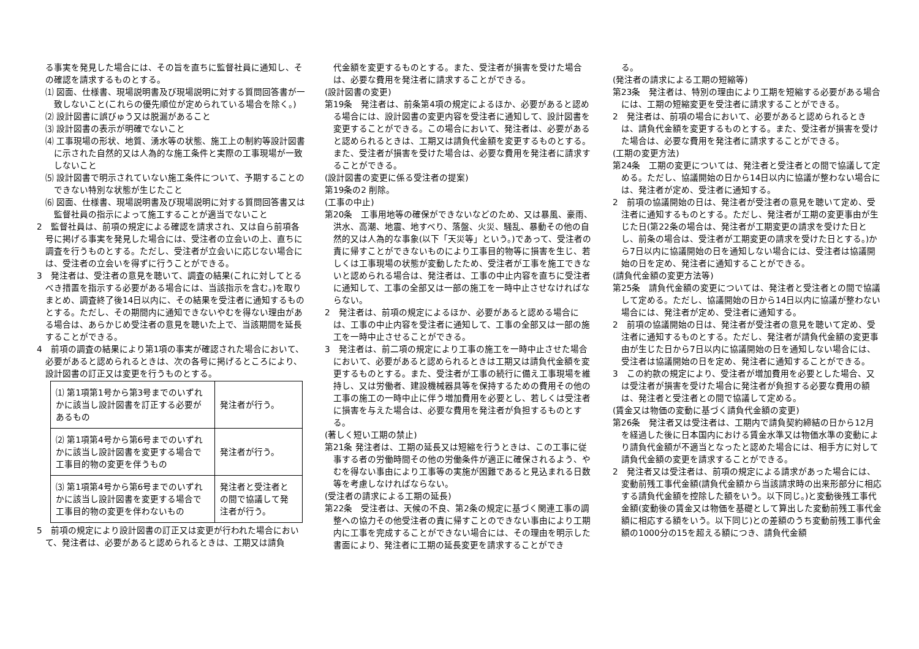る事実を発見した場合には、その旨を直ちに監督社員に通知し、その確認を請求するものとする。
⑴ 図面、仕様書、現場説明書及び現場説明に対する質問回答書が一致しないこと(これらの優先順位が定められている場合を除く。)
⑵ 設計図書に誤びゅう又は脱漏があること
⑶ 設計図書の表示が明確でないこと
⑷ 工事現場の形状、地質、湧水等の状態、施工上の制約等設計図書に示された自然的又は人為的な施工条件と実際の工事現場が一致しないこと
⑸ 設計図書で明示されていない施工条件について、予期することのできない特別な状態が生じたこと
⑹ 図面、仕様書、現場説明書及び現場説明に対する質問回答書又は監督社員の指示によって施工することが適当でないこと
2　監督社員は、前項の規定による確認を請求され、又は自ら前項各号に掲げる事実を発見した場合には、受注者の立会いの上、直ちに調査を行うものとする。ただし、受注者が立会いに応じない場合には、受注者の立会いを得ずに行うことができる。
3　発注者は、受注者の意見を聴いて、調査の結果(これに対してとるべき措置を指示する必要がある場合には、当該指示を含む。)を取りまとめ、調査終了後14日以内に、その結果を受注者に通知するものとする。ただし、その期間内に通知できないやむを得ない理由がある場合は、あらかじめ受注者の意見を聴いた上で、当該期間を延長することができる。
4　前項の調査の結果により第1項の事実が確認された場合において、必要があると認められるときは、次の各号に掲げるところにより、設計図書の訂正又は変更を行うものとする。
| ⑴ 第1項第1号から第3号までのいずれかに該当し設計図書を訂正する必要があるもの | 発注者が行う。 |
| ⑵ 第1項第4号から第6号までのいずれかに該当し設計図書を変更する場合で工事目的物の変更を伴うもの | 発注者が行う。 |
| ⑶ 第1項第4号から第6号までのいずれかに該当し設計図書を変更する場合で工事目的物の変更を伴わないもの | 発注者と受注者との間で協議して発注者が行う。 |
5　前項の規定により設計図書の訂正又は変更が行われた場合において、発注者は、必要があると認められるときは、工期又は請負
代金額を変更するものとする。また、受注者が損害を受けた場合は、必要な費用を発注者に請求することができる。
(設計図書の変更)
第19条　発注者は、前条第4項の規定によるほか、必要があると認める場合には、設計図書の変更内容を受注者に通知して、設計図書を変更することができる。この場合において、発注者は、必要があると認められるときは、工期又は請負代金額を変更するものとする。また、受注者が損害を受けた場合は、必要な費用を発注者に請求することができる。
(設計図書の変更に係る受注者の提案)
第19条の2 削除。
(工事の中止)
第20条　工事用地等の確保ができないなどのため、又は暴風、豪雨、洪水、高潮、地震、地すべり、落盤、火災、騒乱、暴動その他の自然的又は人為的な事象(以下「天災等」という。)であって、受注者の責に帰すことができないものにより工事目的物等に損害を生じ、若しくは工事現場の状態が変動したため、受注者が工事を施工できないと認められる場合は、発注者は、工事の中止内容を直ちに受注者に通知して、工事の全部又は一部の施工を一時中止させなければならない。
2　発注者は、前項の規定によるほか、必要があると認める場合には、工事の中止内容を受注者に通知して、工事の全部又は一部の施工を一時中止させることができる。
3　発注者は、前二項の規定により工事の施工を一時中止させた場合において、必要があると認められるときは工期又は請負代金額を変更するものとする。また、受注者が工事の続行に備え工事現場を維持し、又は労働者、建設機械器具等を保持するための費用その他の工事の施工の一時中止に伴う増加費用を必要とし、若しくは受注者に損害を与えた場合は、必要な費用を発注者が負担するものとする。
(著しく短い工期の禁止)
第21条 発注者は、工期の延長又は短縮を行うときは、この工事に従事する者の労働時間その他の労働条件が適正に確保されるよう、やむを得ない事由により工事等の実施が困難であると見込まれる日数等を考慮しなければならない。
(受注者の請求による工期の延長)
第22条　受注者は、天候の不良、第2条の規定に基づく関連工事の調整への協力その他受注者の責に帰すことのできない事由により工期内に工事を完成することができない場合には、その理由を明示した書面により、発注者に工期の延長変更を請求することができ
る。
(発注者の請求による工期の短縮等)
第23条　発注者は、特別の理由により工期を短縮する必要がある場合には、工期の短縮変更を受注者に請求することができる。
2　発注者は、前項の場合において、必要があると認められるときは、請負代金額を変更するものとする。また、受注者が損害を受けた場合は、必要な費用を発注者に請求することができる。
(工期の変更方法)
第24条　工期の変更については、発注者と受注者との間で協議して定める。ただし、協議開始の日から14日以内に協議が整わない場合には、発注者が定め、受注者に通知する。
2　前項の協議開始の日は、発注者が受注者の意見を聴いて定め、受注者に通知するものとする。ただし、発注者が工期の変更事由が生じた日(第22条の場合は、発注者が工期変更の請求を受けた日とし、前条の場合は、受注者が工期変更の請求を受けた日とする。)から7日以内に協議開始の日を通知しない場合には、受注者は協議開始の日を定め、発注者に通知することができる。
(請負代金額の変更方法等)
第25条　請負代金額の変更については、発注者と受注者との間で協議して定める。ただし、協議開始の日から14日以内に協議が整わない場合には、発注者が定め、受注者に通知する。
2　前項の協議開始の日は、発注者が受注者の意見を聴いて定め、受注者に通知するものとする。ただし、発注者が請負代金額の変更事由が生じた日から7日以内に協議開始の日を通知しない場合には、受注者は協議開始の日を定め、発注者に通知することができる。
3　この約款の規定により、受注者が増加費用を必要とした場合、又は受注者が損害を受けた場合に発注者が負担する必要な費用の額は、発注者と受注者との間で協議して定める。
(賃金又は物価の変動に基づく請負代金額の変更)
第26条　発注者又は受注者は、工期内で請負契約締結の日から12月を経過した後に日本国内における賃金水準又は物価水準の変動により請負代金額が不適当となったと認めた場合には、相手方に対して請負代金額の変更を請求することができる。
2　発注者又は受注者は、前項の規定による請求があった場合には、変動前残工事代金額(請負代金額から当該請求時の出来形部分に相応する請負代金額を控除した額をいう。以下同じ。)と変動後残工事代金額(変動後の賃金又は物価を基礎として算出した変動前残工事代金額に相応する額をいう。以下同じ)との差額のうち変動前残工事代金額の1000分の15を超える額につき、請負代金額